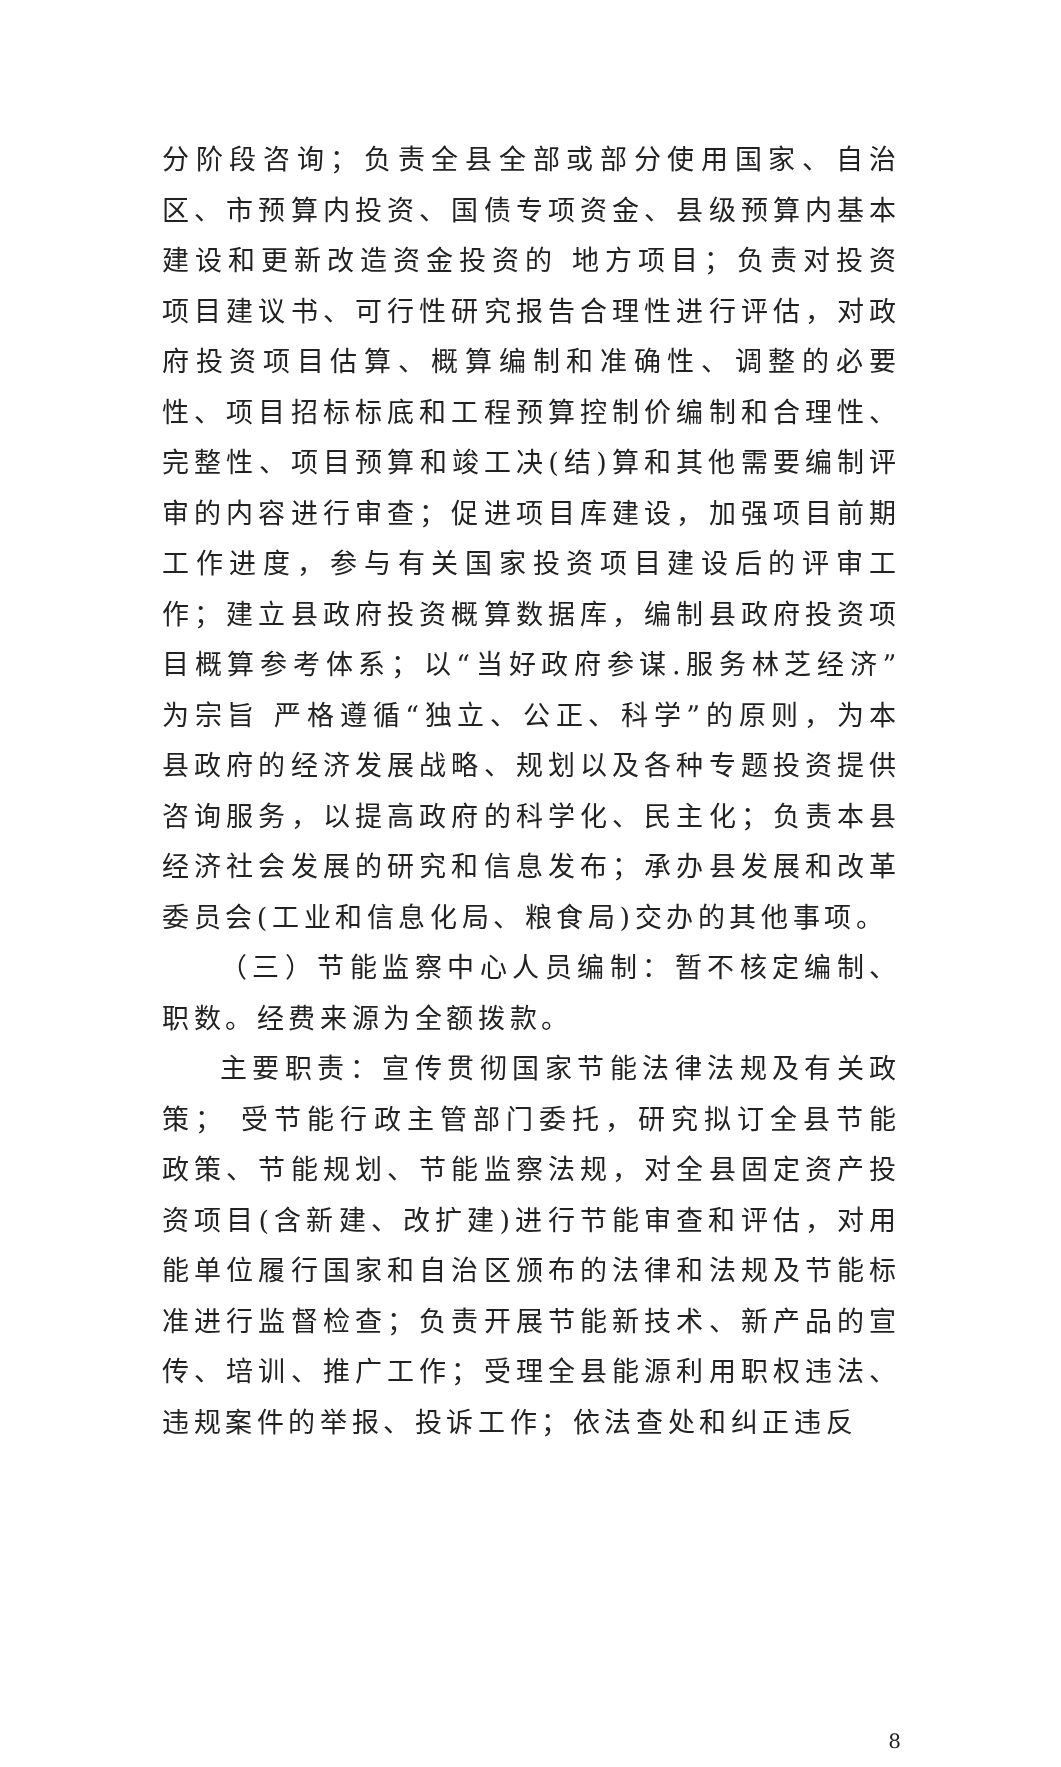分阶段咨询；负责全县全部或部分使用国家、自治区、市预算内投资、国债专项资金、县级预算内基本建设和更新改造资金投资的 地方项目；负责对投资项目建议书、可行性研究报告合理性进行评估，对政府投资项目估算、概算编制和准确性、调整的必要性、项目招标标底和工程预算控制价编制和合理性、完整性、项目预算和竣工决(结)算和其他需要编制评审的内容进行审查；促进项目库建设，加强项目前期工作进度，参与有关国家投资项目建设后的评审工作；建立县政府投资概算数据库，编制县政府投资项目概算参考体系；以“当好政府参谋.服务林芝经济”为宗旨 严格遵循“独立、公正、科学”的原则，为本县政府的经济发展战略、规划以及各种专题投资提供咨询服务，以提高政府的科学化、民主化；负责本县经济社会发展的研究和信息发布；承办县发展和改革委员会(工业和信息化局、粮食局)交办的其他事项。
（三）节能监察中心人员编制：暂不核定编制、职数。经费来源为全额拨款。
主要职责：宣传贯彻国家节能法律法规及有关政策； 受节能行政主管部门委托，研究拟订全县节能政策、节能规划、节能监察法规，对全县固定资产投资项目(含新建、改扩建)进行节能审查和评估，对用能单位履行国家和自治区颁布的法律和法规及节能标准进行监督检查；负责开展节能新技术、新产品的宣传、培训、推广工作；受理全县能源利用职权违法、违规案件的举报、投诉工作；依法查处和纠正违反
8